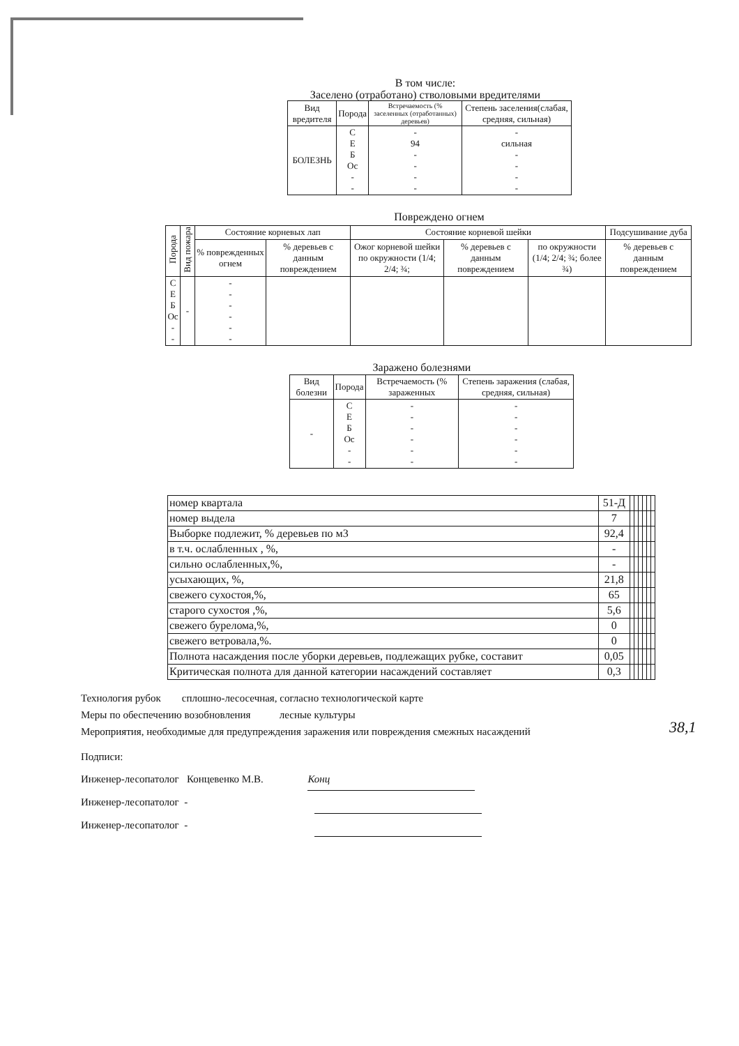В том числе:
Заселено (отработано) стволовыми вредителями
| Вид вредителя | Порода | Встречаемость (% заселенных (отработанных) деревьев) | Степень заселения(слабая, средняя, сильная) |
| --- | --- | --- | --- |
| БОЛЕЗНЬ | С Е Б Ос - - | - 94 - - - - | - сильная - - - - |
Повреждено огнем
| Порода | Вид пожара | Состояние корневых лап | | Состояние корневой шейки | | | Подсушивание дуба |
| --- | --- | --- | --- | --- | --- | --- | --- |
| | | % поврежденных огнем | % деревьев с данным повреждением | Ожог корневой шейки по окружности (1/4; 2/4; ¾; | % деревьев с данным повреждением | по окружности (1/4; 2/4; ¾; более ¾) | % деревьев с данным повреждением |
| С Е Б Ос - - | - | - - - - - - | | | | | |
Заражено болезнями
| Вид болезни | Порода | Встречаемость (% зараженных | Степень заражения (слабая, средняя, сильная) |
| --- | --- | --- | --- |
| - | С Е Б Ос - - | - - - - - - | - - - - - - |
| номер квартала | 51-Д | | | | | | |
| номер выдела | 7 | | | | | | |
| Выборке подлежит, % деревьев по м3 | 92,4 | | | | | | |
| в т.ч. ослабленных , %, | - | | | | | | |
| сильно ослабленных,%, | - | | | | | | |
| усыхающих, %, | 21,8 | | | | | | |
| свежего сухостоя,%, | 65 | | | | | | |
| старого сухостоя ,%, | 5,6 | | | | | | |
| свежего бурелома,%, | 0 | | | | | | |
| свежего ветровала,%. | 0 | | | | | | |
| Полнота насаждения после уборки деревьев, подлежащих рубке, составит | 0,05 | | | | | | |
| Критическая полнота для данной категории насаждений составляет | 0,3 | | | | | | |
38,1
Технология рубок сплошно-лесосечная, согласно технологической карте
Меры по обеспечению возобновления лесные культуры
Мероприятия, необходимые для предупреждения заражения или повреждения смежных насаждений
Подписи:
Инженер-лесопатолог Концевенко М.В. Конц
Инженер-лесопатолог -
Инженер-лесопатолог -